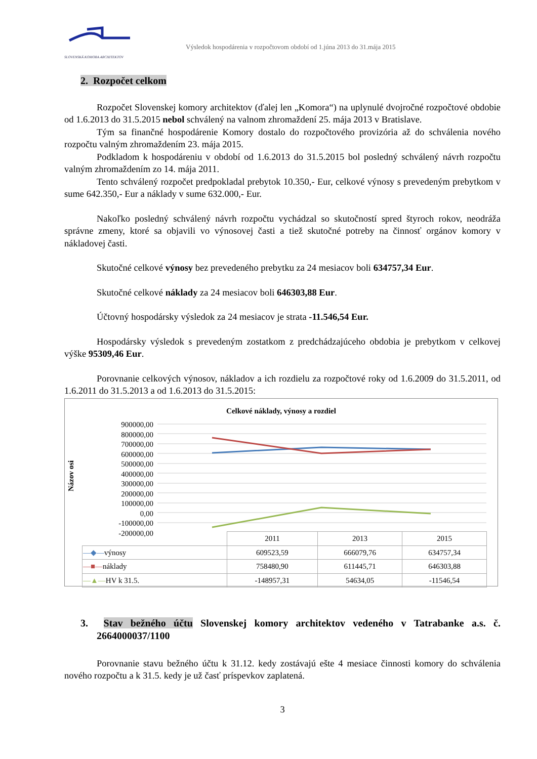SLOVENSKÁ KOMORA ARCHITEKTOV
Výsledok hospodárenia v rozpočtovom období od 1.júna 2013 do 31.mája 2015
2. Rozpočet celkom
Rozpočet Slovenskej komory architektov (ďalej len „Komora“) na uplynulé dvojročné rozpočtové obdobie od 1.6.2013 do 31.5.2015 nebol schválený na valnom zhromaždení 25. mája 2013 v Bratislave.
Tým sa finančné hospodárenie Komory dostalo do rozpočtového provizória až do schválenia nového rozpočtu valným zhromaždením 23. mája 2015.
Podkladom k hospodáreniu v období od 1.6.2013 do 31.5.2015 bol posledný schválený návrh rozpočtu valným zhromaždením zo 14. mája 2011.
Tento schválený rozpočet predpokladal prebytok 10.350,- Eur, celkové výnosy s prevedeným prebytkom v sume 642.350,- Eur a náklady v sume 632.000,- Eur.
Nakoľko posledný schválený návrh rozpočtu vychádzal so skutočností spred štyroch rokov, neodráža správne zmeny, ktoré sa objavili vo výnosovej časti a tiež skutočné potreby na činnosť orgánov komory v nákladovej časti.
Skutočné celkové výnosy bez prevedeného prebytku za 24 mesiacov boli 634757,34 Eur.
Skutočné celkové náklady za 24 mesiacov boli 646303,88 Eur.
Účtovný hospodársky výsledok za 24 mesiacov je strata -11.546,54 Eur.
Hospodársky výsledok s prevedeným zostatkom z predchádzajúceho obdobia je prebytkom v celkovej výške 95309,46 Eur.
Porovnanie celkových výnosov, nákladov a ich rozdielu za rozpočtové roky od 1.6.2009 do 31.5.2011, od 1.6.2011 do 31.5.2013 a od 1.6.2013 do 31.5.2015:
Celkové náklady, výnosy a rozdiel
Názov osi
900000,00
800000,00
700000,00
600000,00
500000,00
400000,00
300000,00
200000,00
100000,00
0,00
-100000,00
-200000,00
| | 2011 | 2013 | 2015 |
| —◆— výnosy | 609523,59 | 666079,76 | 634757,34 |
| —■— náklady | 758480,90 | 611445,71 | 646303,88 |
| —▲— HV k 31.5. | -148957,31 | 54634,05 | -11546,54 |
3. Stav bežného účtu Slovenskej komory architektov vedeného v Tatrabanke a.s. č. 2664000037/1100
Porovnanie stavu bežného účtu k 31.12. kedy zostávajú ešte 4 mesiace činnosti komory do schválenia nového rozpočtu a k 31.5. kedy je už časť príspevkov zaplatená.
3